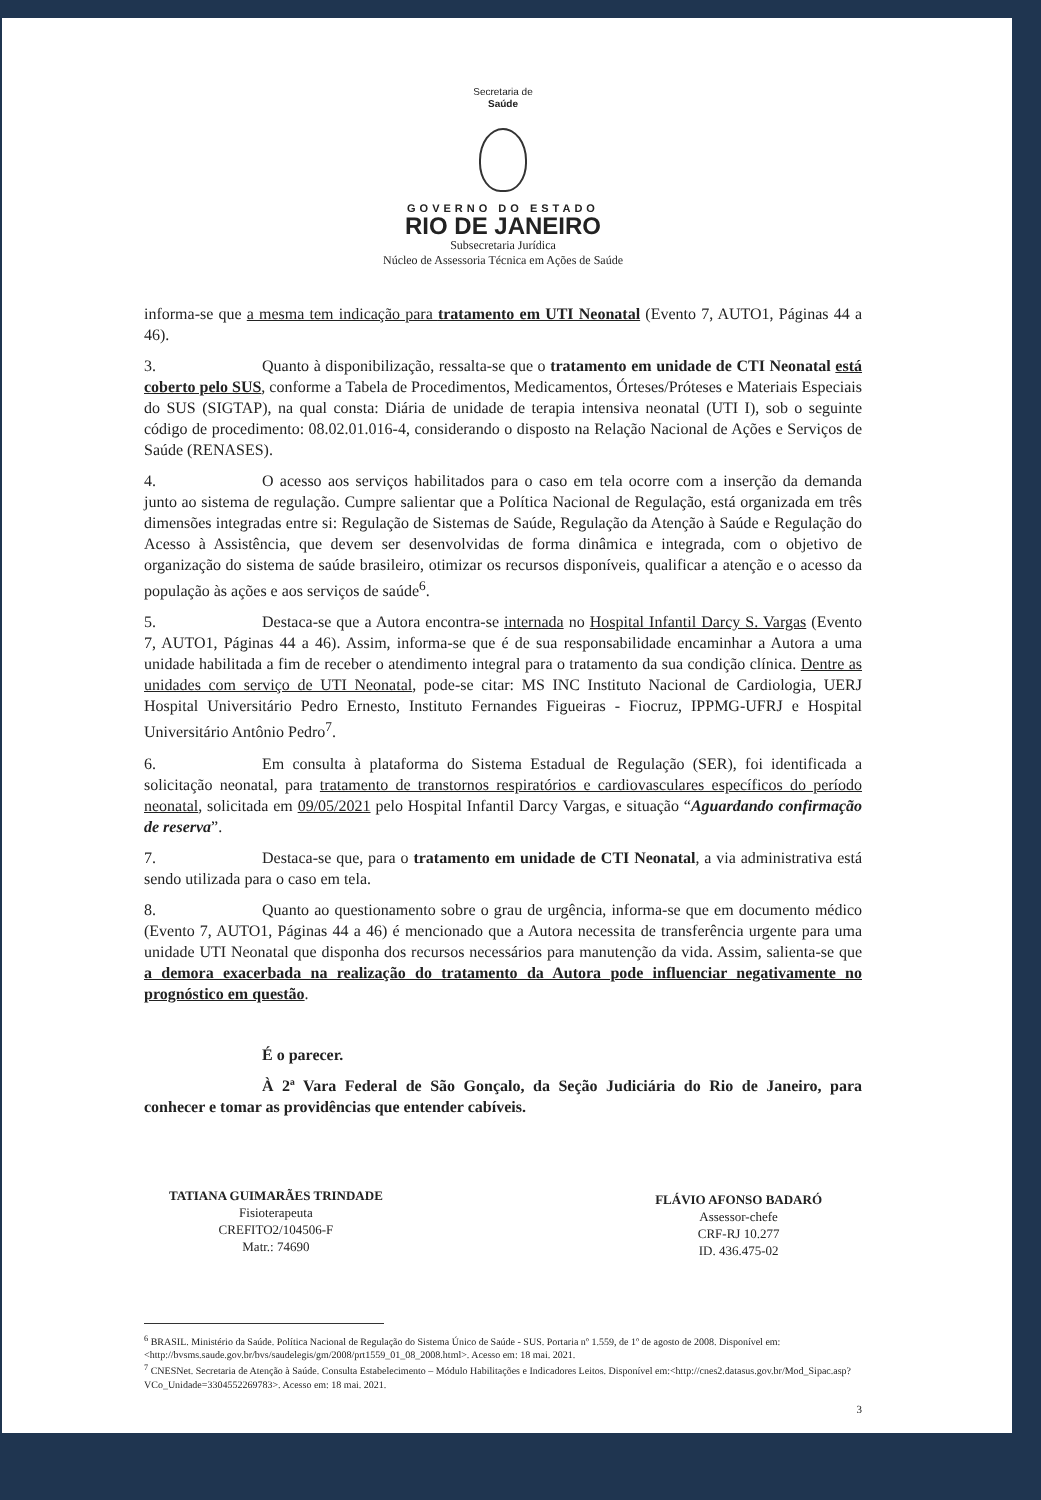Secretaria de
Saúde
GOVERNO DO ESTADO
RIO DE JANEIRO
Subsecretaria Jurídica
Núcleo de Assessoria Técnica em Ações de Saúde
informa-se que a mesma tem indicação para tratamento em UTI Neonatal (Evento 7, AUTO1, Páginas 44 a 46).
3. Quanto à disponibilização, ressalta-se que o tratamento em unidade de CTI Neonatal está coberto pelo SUS, conforme a Tabela de Procedimentos, Medicamentos, Órteses/Próteses e Materiais Especiais do SUS (SIGTAP), na qual consta: Diária de unidade de terapia intensiva neonatal (UTI I), sob o seguinte código de procedimento: 08.02.01.016-4, considerando o disposto na Relação Nacional de Ações e Serviços de Saúde (RENASES).
4. O acesso aos serviços habilitados para o caso em tela ocorre com a inserção da demanda junto ao sistema de regulação. Cumpre salientar que a Política Nacional de Regulação, está organizada em três dimensões integradas entre si: Regulação de Sistemas de Saúde, Regulação da Atenção à Saúde e Regulação do Acesso à Assistência, que devem ser desenvolvidas de forma dinâmica e integrada, com o objetivo de organização do sistema de saúde brasileiro, otimizar os recursos disponíveis, qualificar a atenção e o acesso da população às ações e aos serviços de saúde<sup>6</sup>.
5. Destaca-se que a Autora encontra-se internada no Hospital Infantil Darcy S. Vargas (Evento 7, AUTO1, Páginas 44 a 46). Assim, informa-se que é de sua responsabilidade encaminhar a Autora a uma unidade habilitada a fim de receber o atendimento integral para o tratamento da sua condição clínica. Dentre as unidades com serviço de UTI Neonatal, pode-se citar: MS INC Instituto Nacional de Cardiologia, UERJ Hospital Universitário Pedro Ernesto, Instituto Fernandes Figueiras - Fiocruz, IPPMG-UFRJ e Hospital Universitário Antônio Pedro<sup>7</sup>.
6. Em consulta à plataforma do Sistema Estadual de Regulação (SER), foi identificada a solicitação neonatal, para tratamento de transtornos respiratórios e cardiovasculares específicos do período neonatal, solicitada em 09/05/2021 pelo Hospital Infantil Darcy Vargas, e situação “Aguardando confirmação de reserva”.
7. Destaca-se que, para o tratamento em unidade de CTI Neonatal, a via administrativa está sendo utilizada para o caso em tela.
8. Quanto ao questionamento sobre o grau de urgência, informa-se que em documento médico (Evento 7, AUTO1, Páginas 44 a 46) é mencionado que a Autora necessita de transferência urgente para uma unidade UTI Neonatal que disponha dos recursos necessários para manutenção da vida. Assim, salienta-se que a demora exacerbada na realização do tratamento da Autora pode influenciar negativamente no prognóstico em questão.
É o parecer.
À 2ª Vara Federal de São Gonçalo, da Seção Judiciária do Rio de Janeiro, para conhecer e tomar as providências que entender cabíveis.
TATIANA GUIMARÃES TRINDADE
Fisioterapeuta
CREFITO2/104506-F
Matr.: 74690
FLÁVIO AFONSO BADARÓ
Assessor-chefe
CRF-RJ 10.277
ID. 436.475-02
<sup>6</sup> BRASIL. Ministério da Saúde. Política Nacional de Regulação do Sistema Único de Saúde - SUS. Portaria nº 1.559, de 1º de agosto de 2008. Disponível em: <http://bvsms.saude.gov.br/bvs/saudelegis/gm/2008/prt1559_01_08_2008.html>. Acesso em: 18 mai. 2021.
<sup>7</sup> CNESNet. Secretaria de Atenção à Saúde. Consulta Estabelecimento – Módulo Habilitações e Indicadores Leitos. Disponível em:<http://cnes2.datasus.gov.br/Mod_Sipac.asp?VCo_Unidade=3304552269783>. Acesso em: 18 mai. 2021.
3